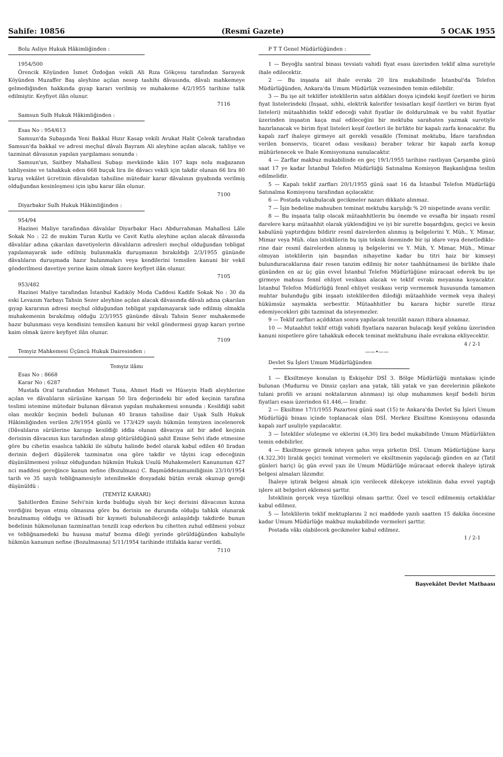Sahife: 10856 (Resmî Gazete) 5 OCAK 1955
Bolu Asliye Hukuk Hâkimliğinden :
1954/500
Örencik Köyünden İsmet Özdoğan vekili Ali Rıza Gökçesu tarafından Sarayeık Köyünden Muzaffer Baş aleyhine açılan nesep tashihi dâvasında, dâvalı mahkemeye gelmediğinden hakkında gıyap kararı verilmiş ve muhakeme 4/2/1955 tarihine talik edilmiştir. Keyfiyet ilân olunur.
7116
Samsun Sulh Hukuk Hâkimliğinden :
Esas No : 954/613
Samsun'da Subaşında Yeni Bakkal Hızır Kasap vekili Avukat Halit Çelenk tarafından Samsun'da bakkal ve adresi meçhul dâvalı Bayram Ali aleyhine açılan alacak, tahliye ve tazminat dâvasının yapılan yargılaması sonunda :
Samsun'un, Saitbey Mahallesi Subaşı mevkiinde kâin 107 kapı nolu mağazanın tahliyesine ve tahakkuk eden 668 buçuk lira ile dâvacı vekili için takdir olunan 66 lira 80 kuruş vekâlet ücretinin dâvalıdan tahsiline mütedair karar dâvalının gıyabında verilmiş olduğundan kesinleşmesi için işbu karar ilân olunur.
7100
Diyarbakır Sulh Hukuk Hâkimliğinden :
954/94
Hazinei Maliye tarafından dâvalılar Diyarbakır Hacı Abdurrahman Mahallesi Lâle Sokak No : 22 de mukim Turan Kutlu ve Cavit Kutlu aleyhine açılan alacak dâvasında dâvalılar adına çıkarılan davetiyelerin dâvalıların adresleri meçhul olduğundan tebligat yapılamayarak iade edilmiş bulunmakla duruşmanın bırakıldığı 2/3/1955 gününde dâvalıların duruşmada hazır bulunmaları veya kendilerini temsilen kanuni bir vekil gönderilmesi davetiye yerine kaim olmak üzere keyfiyet ilân olunur.
7105
953/482
Hazinei Maliye tarafından İstanbul Kadıköy Moda Caddesi Kadife Sokak No : 30 da eski Levazım Yarbayı Tahsin Sezer aleyhine açılan alacak dâvasında dâvalı adına çıkarılan gıyap kararının adresi meçhul olduğundan tebligat yapılamayarak iade edilmiş olmakla muhakemenin bırakılmış olduğu 2/3/1955 gününde dâvalı Tahsin Sezer muhakemede hazır bulunması veya kendisini temsilen kanuni bir vekil göndermesi gıyap kararı yerine kaim olmak üzere keyfiyet ilân olunur.
7109
Temyiz Mahkemesi Üçüncü Hukuk Dairesinden :
Temyiz ilâmı
Esas No : 8668
Karar No : 6287
Mustafa Oral tarafından Mehmet Tuna, Ahmet Hadi ve Hüseyin Hadi aleyhlerine açılan ve dâvalıların sürüsüne karışan 50 lira değerindeki bir aded keçinin tarafına teslimi istemine mütedair bulunan dâvanın yapılan muhakemesi sonunda : Kesildiği sabit olan mezkûr keçinin bedeli bulunan 40 liranın tahsiline dair Uşak Sulh Hukuk Hâkimliğinden verilen 2/9/1954 günlü ve 173/429 sayılı hükmün temyizen incelenerek (Dâvalıların sürülerine karışıp kesildiği iddia olunan dâvacıya ait bir aded keçinin derisinin dâvacının kızı tarafından alınıp götürüldüğünü şahit Emine Selvi ifade etmesine göre bu cihetin esaslıca tahkiki ile sübutu halinde bedel olarak kabul edilen 40 liradan derinin değeri düşülerek tazminatın ona göre takdir ve tâyini icap edeceğinin düşünülmemesi yolsuz olduğundan hükmün Hukuk Usulü Muhakemeleri Kanununun 427 nci maddesi gereğince kanun nefine (Bozulması) C. Başmüddeiumumiliğinin 23/10/1954 tarih ve 35 sayılı tebliğnamesiyle istenilmekle dosyadaki bütün evrak okunup gereği düşünüldü :
(TEMYİZ KARARI)
Şahitlerden Emine Selvi'nin kırda bulduğu siyah bir keçi derisini dâvacının kızına verdiğini beyan etmiş olmasına göre bu derinin ne durumda olduğu tahkik olunarak bozulmamış olduğu ve iktisadi bir kıymeti bulunabileceği anlaşıldığı takdirde bunun bedelinin hükmolunan tazminattan tenzili icap ederken bu cihetten zuhul edilmesi yolsuz ve tebliğnamedeki bu hususa matuf bozma dileği yerinde görüldüğünden kabuliyle hükmün kanunun nefine (Bozulmasına) 5/11/1954 tarihinde ittifakla karar verildi.
7110
P T T Genel Müdürlüğünden :
1 — Beyoğlu santral binası tevsiatı vahidi fiyat esası üzerinden teklif alma suretiyle ihale edilecektir.
2 — Bu inşaata ait ihale evrakı 20 lira mukabilinde İstanbul'da Telefon Müdürlüğünden, Ankara'da Umum Müdürlük veznesinden temin edilebilir.
3 — Bu işe ait teklifler isteklilerin satın aldıkları dosya içindeki keşif özetleri ve birim fiyat listelerindeki (İnşaat, sıhhi, elektrik kalorifer tesisatları keşif özetleri ve birim fiyat listeleri) mütaahhidin teklif edeceği vahit fiyatlar ile doldurulmak ve bu vahit fiyatlar üzerinden inşaatın kaça mal edileceğini bir mektuba sarahaten yazmak suretiyle hazırlanacak ve birim fiyat listeleri keşif özetleri ile birlikte bir kapalı zarfa konacaktır. Bu kapalı zarf ihaleye girmeye ait gerekli vesaikle (Teminat mektubu, İdare tarafından verilen bonservis, ticaret odası vesikası) beraber tekrar bir kapalı zarfa konup mühürlenecek ve İhale Komisyonuna sunulacaktır.
4 — Zarflar makbuz mukabilinde en geç 19/1/1955 tarihine rastlıyan Çarşamba günü saat 17 ye kadar İstanbul Telefon Müdürlüğü Satınalma Komisyon Başkanlığına teslim edilmelidir.
5 — Kapalı teklif zarfları 20/1/1955 günü saat 16 da İstanbul Telefon Müdürlüğü Satınalma Komisyonu tarafından açılacaktır.
6 — Postada vukubulacak gecikmeler nazarı dikkate alınmaz.
7 — İşin bedeline mahsuben teminat mektubu karşılığı % 20 nispetinde avans verilir.
8 — Bu inşaata talip olacak mütaahhitlerin bu önemde ve evsafta bir inşaatı resmî darelere karşı mütaahhit olarak yüklendiğini ve iyi bir surette başardığını, geçici ve kesin kabulünü yaptırdığını bildirir resmî dairelerden alınmış iş belgelerini Y. Müh., Y. Mimar, Mimar veya Müh. olan isteklilerin bu işin teknik öneminde bir işi idare veya denetledikle­rine dair resmî dairelerden alınmış iş belgelerini ve Y. Müh, Y. Mimar, Müh., Mimar olmıyan isteklilerin işin başından nihayetine kadar bu titri haiz bir kimseyi bulunduracaklarına dair resen tanzim edilmiş bir noter taahhütnamesi ile birlikte ihale gününden en az üç gün evvel İstanbul Telefon Müdürlüğüne müracaat ederek bu işe girmeye mahsus fennî ehliyet vesikası alacak ve teklif evrakı meyanına koyacaktır. İstanbul Telefon Müdürlüğü fennî ehliyet vesikası verip vermemek hususunda tamamen muhtar bulunduğu gibi inşaatı isteklilerden dilediği mütaahhide vermek veya ihaleyi hükümsüz saymakta serbesttir. Mütaahhitler bu karara hiçbir suretle itiraz edemiyecekleri gibi tazminat da isteyemezler.
9 — Teklif zarfları açıldıktan sonra yapılacak tenzilât nazarı itibara alınamaz.
10 — Mutaahhit teklif ettiği vahidi fiyatlara nazaran bulacağı keşif yekûnu üzerinden kanuni nispetlere göre tahakkuk edecek teminat mektubunu ihale evrakına ekliyecektir.
4 / 2-1
——•——
Devlet Su İşleri Umum Müdürlüğünden
1 — Eksiltmeye konulan iş Eskişehir DSİ 3. Bölge Müdürlüğü mıntakası içinde bulunan (Mudurnu ve Dinsiz çayları ana yatak, tâli yatak ve yan derelerinin plânkote tulani profili ve arzani noktalarının alınması) işi olup muhammen keşif bedeli birim fiyatları esası üzerinden 61.446,— liradır.
2 — Eksiltme 17/1/1955 Pazartesi günü saat (15) te Ankara'da Devlet Su İşleri Umum Müdürlüğü binası içinde toplanacak olan DSİ. Merkez Eksiltme Komisyonu odasında kapalı zarf usuliyle yapılacaktır.
3 — İstekliler sözleşme ve eklerini (4,30) lira bedel mukabilinde Umum Müdürlükten temin edebilirler.
4 — Eksiltmeye girmek isteyen şahıs veya şirketin DSİ. Umum Müdürlüğüne karşı (4.322,30) liralık geçici teminat vermeleri ve eksiltmenin yapılacağı günden en az (Tatil günleri hariç) üç gün evvel yazı ile Umum Müdürlüğe müracaat ederek ihaleye iştirak belgesi almaları lâzımdır.
İhaleye iştirak belgesi almak için verilecek dilekçeye isteklinin daha evvel yaptığı işlere ait belgeleri eklemesi şarttır.
İsteklinin gerçek veya tüzelkişi olması şarttır. Özel ve tescil edilmemiş ortaklıklar kabul edilmez.
5 — İsteklilerin teklif mektuplarını 2 nci maddede yazılı saatten 15 dakika öncesine kadar Umum Müdürlüğe makbuz mukabilinde vermeleri şarttır.
Postada vâkı olabilecek gecikmeler kabul edilmez.
1 / 2-1
Başvekâlet Devlet Matbaası